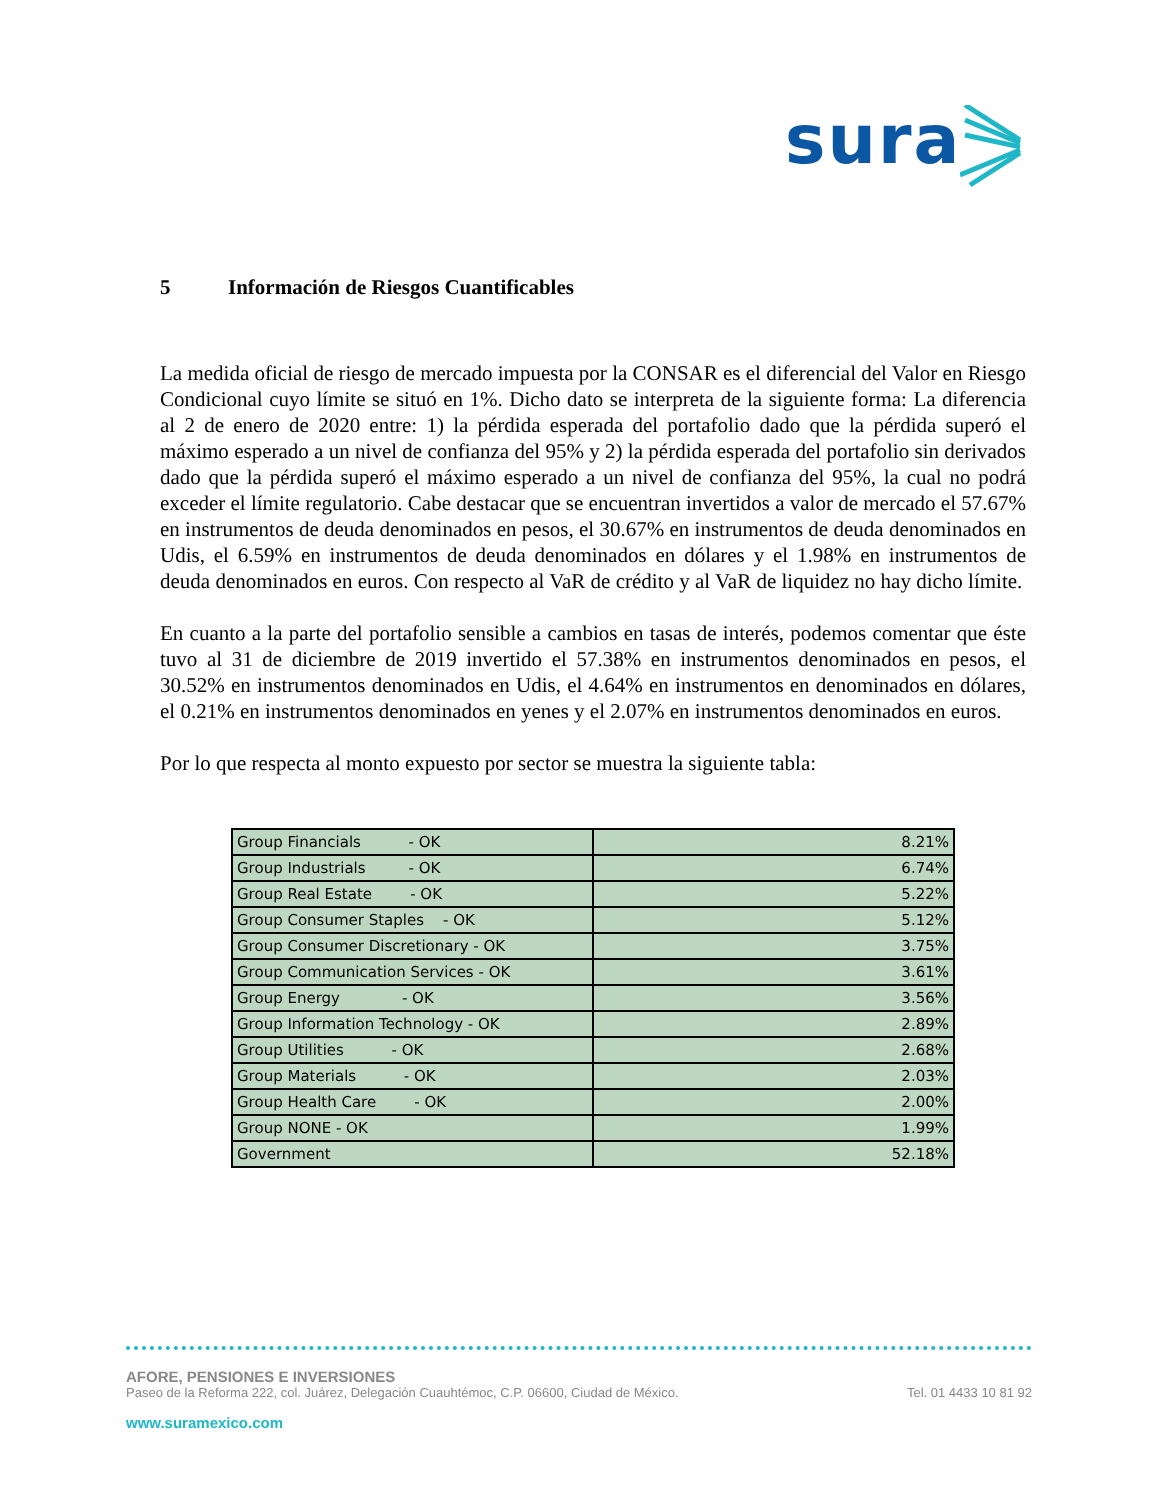sura
5 Información de Riesgos Cuantificables
La medida oficial de riesgo de mercado impuesta por la CONSAR es el diferencial del Valor en Riesgo Condicional cuyo límite se situó en 1%. Dicho dato se interpreta de la siguiente forma: La diferencia al 2 de enero de 2020 entre: 1) la pérdida esperada del portafolio dado que la pérdida superó el máximo esperado a un nivel de confianza del 95% y 2) la pérdida esperada del portafolio sin derivados dado que la pérdida superó el máximo esperado a un nivel de confianza del 95%, la cual no podrá exceder el límite regulatorio. Cabe destacar que se encuentran invertidos a valor de mercado el 57.67% en instrumentos de deuda denominados en pesos, el 30.67% en instrumentos de deuda denominados en Udis, el 6.59% en instrumentos de deuda denominados en dólares y el 1.98% en instrumentos de deuda denominados en euros. Con respecto al VaR de crédito y al VaR de liquidez no hay dicho límite.
En cuanto a la parte del portafolio sensible a cambios en tasas de interés, podemos comentar que éste tuvo al 31 de diciembre de 2019 invertido el 57.38% en instrumentos denominados en pesos, el 30.52% en instrumentos denominados en Udis, el 4.64% en instrumentos en denominados en dólares, el 0.21% en instrumentos denominados en yenes y el 2.07% en instrumentos denominados en euros.
Por lo que respecta al monto expuesto por sector se muestra la siguiente tabla:
| Group Financials - OK | 8.21% |
| Group Industrials - OK | 6.74% |
| Group Real Estate - OK | 5.22% |
| Group Consumer Staples - OK | 5.12% |
| Group Consumer Discretionary - OK | 3.75% |
| Group Communication Services - OK | 3.61% |
| Group Energy - OK | 3.56% |
| Group Information Technology - OK | 2.89% |
| Group Utilities - OK | 2.68% |
| Group Materials - OK | 2.03% |
| Group Health Care - OK | 2.00% |
| Group NONE - OK | 1.99% |
| Government | 52.18% |
AFORE, PENSIONES E INVERSIONES
Paseo de la Reforma 222, col. Juárez, Delegación Cuauhtémoc, C.P. 06600, Ciudad de México. Tel. 01 4433 10 81 92
www.suramexico.com